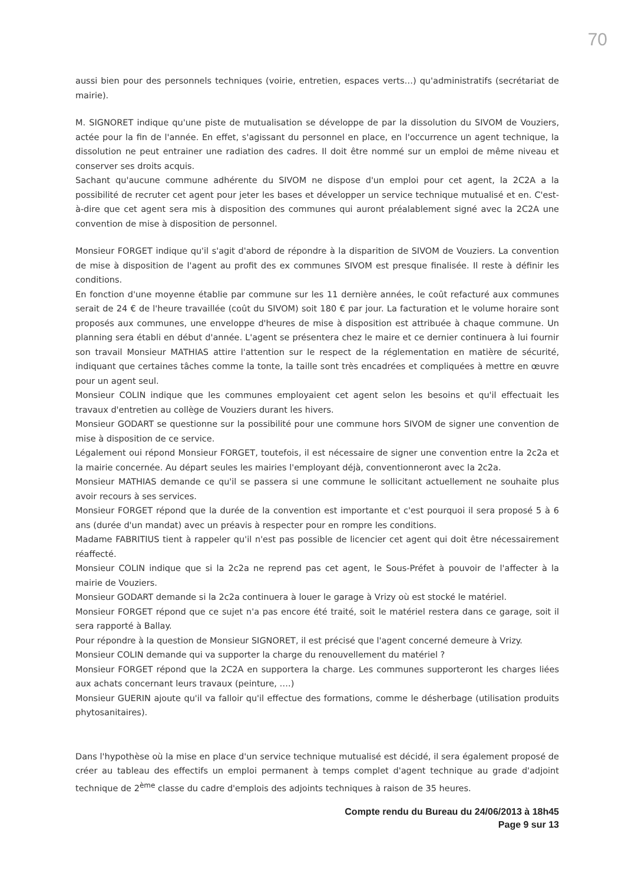70
aussi bien pour des personnels techniques (voirie, entretien, espaces verts…) qu'administratifs (secrétariat de mairie).
M. SIGNORET indique qu'une piste de mutualisation se développe de par la dissolution du SIVOM de Vouziers, actée pour la fin de l'année. En effet, s'agissant du personnel en place, en l'occurrence un agent technique, la dissolution ne peut entrainer une radiation des cadres. Il doit être nommé sur un emploi de même niveau et conserver ses droits acquis.
Sachant qu'aucune commune adhérente du SIVOM ne dispose d'un emploi pour cet agent, la 2C2A a la possibilité de recruter cet agent pour jeter les bases et développer un service technique mutualisé et en. C'est-à-dire que cet agent sera mis à disposition des communes qui auront préalablement signé avec la 2C2A une convention de mise à disposition de personnel.
Monsieur FORGET indique qu'il s'agit d'abord de répondre à la disparition de SIVOM de Vouziers. La convention de mise à disposition de l'agent au profit des ex communes SIVOM est presque finalisée. Il reste à définir les conditions.
En fonction d'une moyenne établie par commune sur les 11 dernière années, le coût refacturé aux communes serait de 24 € de l'heure travaillée (coût du SIVOM) soit 180 € par jour. La facturation et le volume horaire sont proposés aux communes, une enveloppe d'heures de mise à disposition est attribuée à chaque commune. Un planning sera établi en début d'année. L'agent se présentera chez le maire et ce dernier continuera à lui fournir son travail Monsieur MATHIAS attire l'attention sur le respect de la réglementation en matière de sécurité, indiquant que certaines tâches comme la tonte, la taille sont très encadrées et compliquées à mettre en œuvre pour un agent seul.
Monsieur COLIN indique que les communes employaient cet agent selon les besoins et qu'il effectuait les travaux d'entretien au collège de Vouziers durant les hivers.
Monsieur GODART se questionne sur la possibilité pour une commune hors SIVOM de signer une convention de mise à disposition de ce service.
Légalement oui répond Monsieur FORGET, toutefois, il est nécessaire de signer une convention entre la 2c2a et la mairie concernée. Au départ seules les mairies l'employant déjà, conventionneront avec la 2c2a.
Monsieur MATHIAS demande ce qu'il se passera si une commune le sollicitant actuellement ne souhaite plus avoir recours à ses services.
Monsieur FORGET répond que la durée de la convention est importante et c'est pourquoi il sera proposé 5 à 6 ans (durée d'un mandat) avec un préavis à respecter pour en rompre les conditions.
Madame FABRITIUS tient à rappeler qu'il n'est pas possible de licencier cet agent qui doit être nécessairement réaffecté.
Monsieur COLIN indique que si la 2c2a ne reprend pas cet agent, le Sous-Préfet à pouvoir de l'affecter à la mairie de Vouziers.
Monsieur GODART demande si la 2c2a continuera à louer le garage à Vrizy où est stocké le matériel.
Monsieur FORGET répond que ce sujet n'a pas encore été traité, soit le matériel restera dans ce garage, soit il sera rapporté à Ballay.
Pour répondre à la question de Monsieur SIGNORET, il est précisé que l'agent concerné demeure à Vrizy.
Monsieur COLIN demande qui va supporter la charge du renouvellement du matériel ?
Monsieur FORGET répond que la 2C2A en supportera la charge. Les communes supporteront les charges liées aux achats concernant leurs travaux (peinture, ….)
Monsieur GUERIN ajoute qu'il va falloir qu'il effectue des formations, comme le désherbage (utilisation produits phytosanitaires).
Dans l'hypothèse où la mise en place d'un service technique mutualisé est décidé, il sera également proposé de créer au tableau des effectifs un emploi permanent à temps complet d'agent technique au grade d'adjoint technique de 2<sup>ème</sup> classe du cadre d'emplois des adjoints techniques à raison de 35 heures.
Compte rendu du Bureau du 24/06/2013 à 18h45
Page 9 sur 13